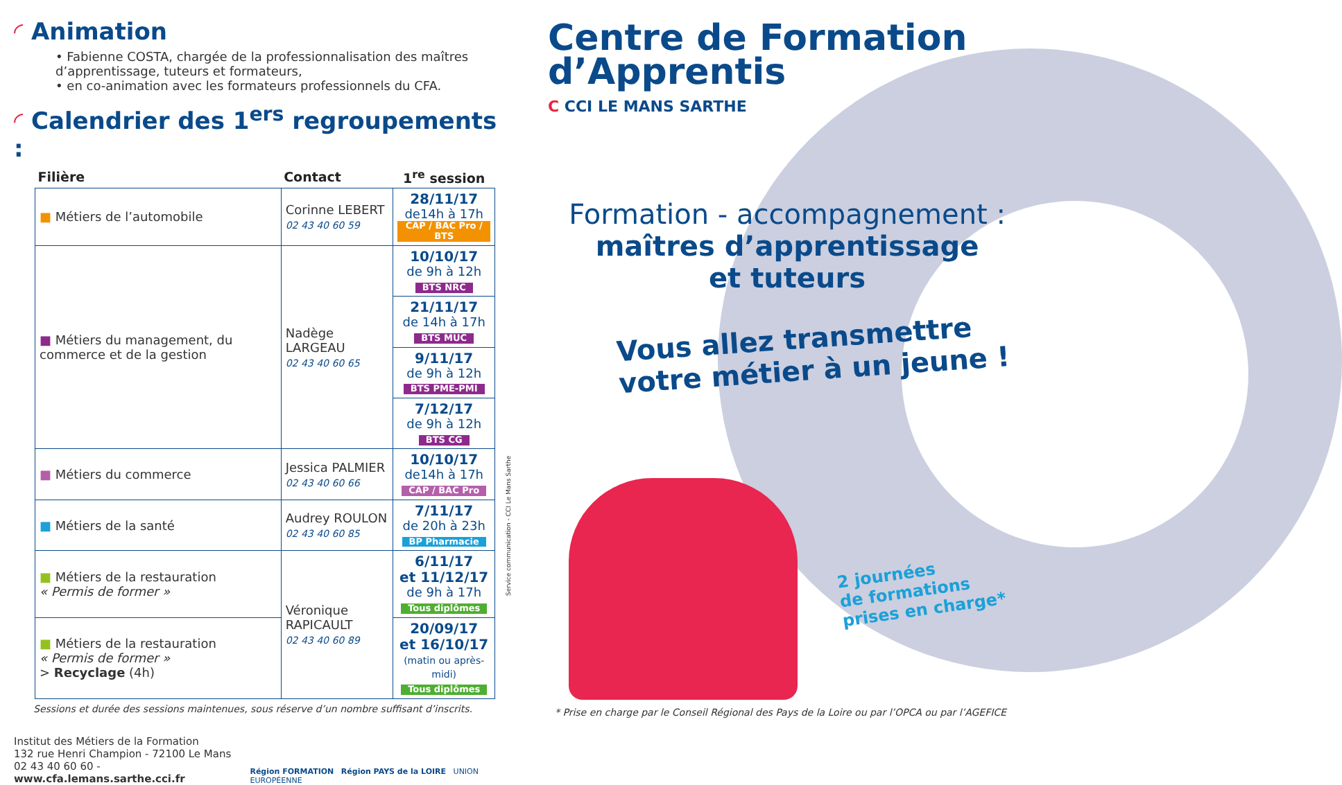◜ Animation
• Fabienne COSTA, chargée de la professionnalisation des maîtres d’apprentissage, tuteurs et formateurs,
• en co-animation avec les formateurs professionnels du CFA.
◜ Calendrier des 1<sup>ers</sup> regroupements :
| Filière | Contact | 1<sup>re</sup> session |
| --- | --- | --- |
| ■ Métiers de l’automobile | Corinne LEBERT 02 43 40 60 59 | 28/11/17 de14h à 17h CAP / BAC Pro / BTS |
| ■ Métiers du management, du commerce et de la gestion | Nadège LARGEAU 02 43 40 60 65 | 10/10/17 de 9h à 12h BTS NRC |
| | | 21/11/17 de 14h à 17h BTS MUC |
| | | 9/11/17 de 9h à 12h BTS PME-PMI |
| | | 7/12/17 de 9h à 12h BTS CG |
| ■ Métiers du commerce | Jessica PALMIER 02 43 40 60 66 | 10/10/17 de14h à 17h CAP / BAC Pro |
| ■ Métiers de la santé | Audrey ROULON 02 43 40 60 85 | 7/11/17 de 20h à 23h BP Pharmacie |
| ■ Métiers de la restauration « Permis de former » | Véronique RAPICAULT 02 43 40 60 89 | 6/11/17 et 11/12/17 de 9h à 17h Tous diplômes |
| ■ Métiers de la restauration « Permis de former » > Recyclage (4h) | | 20/09/17 et 16/10/17 (matin ou après-midi) Tous diplômes |
Sessions et durée des sessions maintenues, sous réserve d’un nombre suffisant d’inscrits.
Institut des Métiers de la Formation
132 rue Henri Champion - 72100 Le Mans
02 43 40 60 60 - www.cfa.lemans.sarthe.cci.fr
Région FORMATION Région PAYS de la LOIRE UNION EUROPÉENNE
Service communication - CCI Le Mans Sarthe
Centre de Formation
d’Apprentis
C CCI LE MANS SARTHE
Formation - accompagnement :
maîtres d’apprentissage
et tuteurs
Vous allez transmettre
votre métier à un jeune !
2 journées
de formations
prises en charge*
* Prise en charge par le Conseil Régional des Pays de la Loire ou par l’OPCA ou par l’AGEFICE